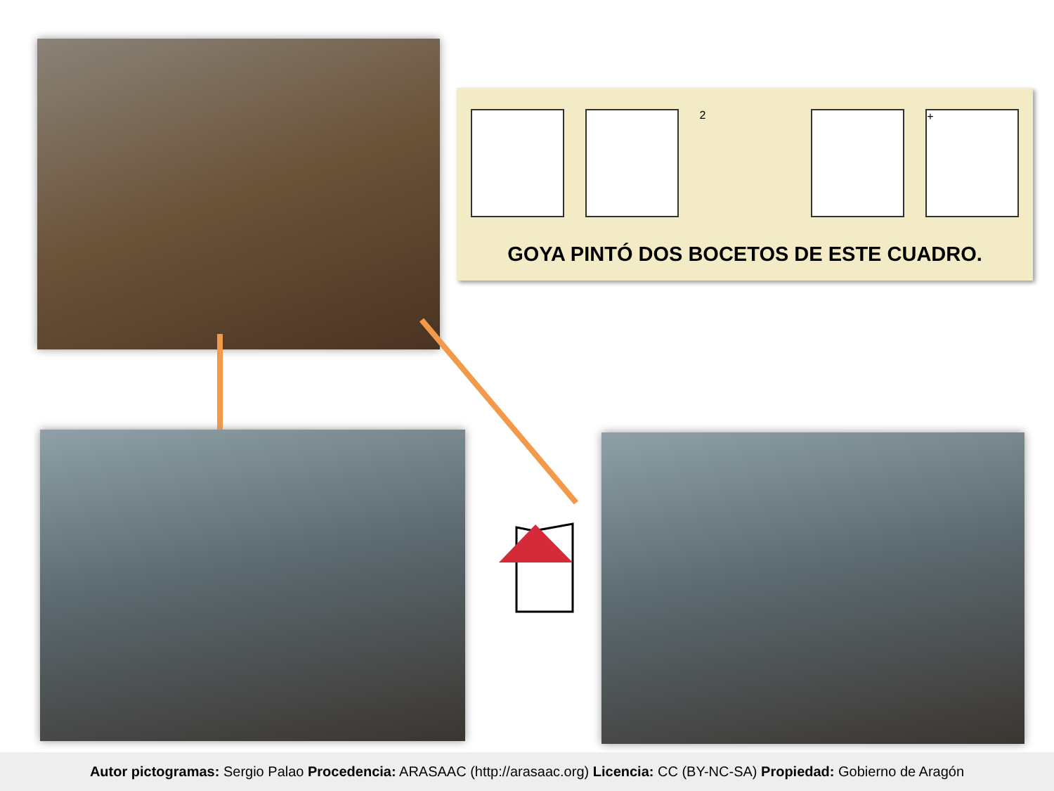2 +
GOYA PINTÓ DOS BOCETOS DE ESTE CUADRO.
Autor pictogramas: Sergio Palao Procedencia: ARASAAC (http://arasaac.org) Licencia: CC (BY-NC-SA) Propiedad: Gobierno de Aragón